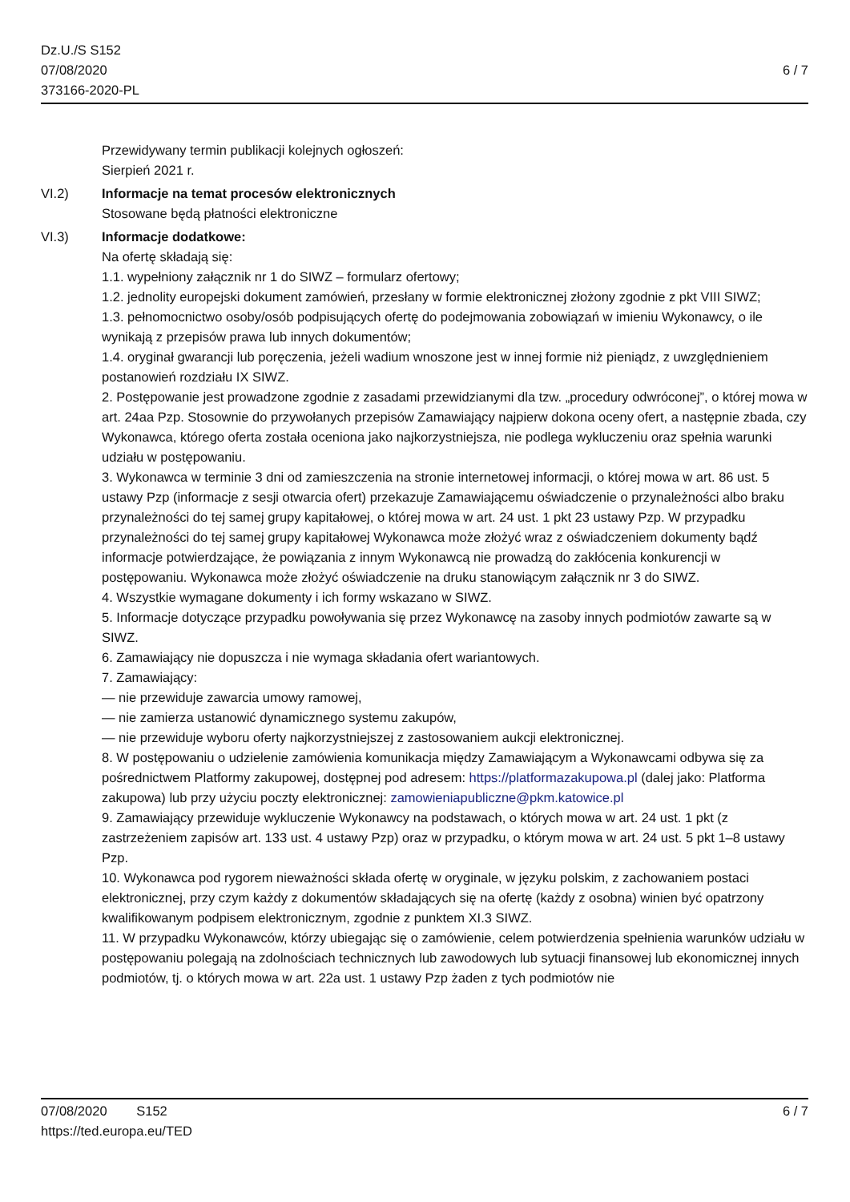Dz.U./S S152
07/08/2020
373166-2020-PL
6 / 7
Przewidywany termin publikacji kolejnych ogłoszeń:
Sierpień 2021 r.
VI.2) Informacje na temat procesów elektronicznych
Stosowane będą płatności elektroniczne
VI.3) Informacje dodatkowe:
Na ofertę składają się:
1.1. wypełniony załącznik nr 1 do SIWZ – formularz ofertowy;
1.2. jednolity europejski dokument zamówień, przesłany w formie elektronicznej złożony zgodnie z pkt VIII SIWZ;
1.3. pełnomocnictwo osoby/osób podpisujących ofertę do podejmowania zobowiązań w imieniu Wykonawcy, o ile wynikają z przepisów prawa lub innych dokumentów;
1.4. oryginał gwarancji lub poręczenia, jeżeli wadium wnoszone jest w innej formie niż pieniądz, z uwzględnieniem postanowień rozdziału IX SIWZ.
2. Postępowanie jest prowadzone zgodnie z zasadami przewidzianymi dla tzw. „procedury odwróconej”, o której mowa w art. 24aa Pzp. Stosownie do przywołanych przepisów Zamawiający najpierw dokona oceny ofert, a następnie zbada, czy Wykonawca, którego oferta została oceniona jako najkorzystniejsza, nie podlega wykluczeniu oraz spełnia warunki udziału w postępowaniu.
3. Wykonawca w terminie 3 dni od zamieszczenia na stronie internetowej informacji, o której mowa w art. 86 ust. 5 ustawy Pzp (informacje z sesji otwarcia ofert) przekazuje Zamawiającemu oświadczenie o przynależności albo braku przynależności do tej samej grupy kapitałowej, o której mowa w art. 24 ust. 1 pkt 23 ustawy Pzp. W przypadku przynależności do tej samej grupy kapitałowej Wykonawca może złożyć wraz z oświadczeniem dokumenty bądź informacje potwierdzające, że powiązania z innym Wykonawcą nie prowadzą do zakłócenia konkurencji w postępowaniu. Wykonawca może złożyć oświadczenie na druku stanowiącym załącznik nr 3 do SIWZ.
4. Wszystkie wymagane dokumenty i ich formy wskazano w SIWZ.
5. Informacje dotyczące przypadku powoływania się przez Wykonawcę na zasoby innych podmiotów zawarte są w SIWZ.
6. Zamawiający nie dopuszcza i nie wymaga składania ofert wariantowych.
7. Zamawiający:
— nie przewiduje zawarcia umowy ramowej,
— nie zamierza ustanowić dynamicznego systemu zakupów,
— nie przewiduje wyboru oferty najkorzystniejszej z zastosowaniem aukcji elektronicznej.
8. W postępowaniu o udzielenie zamówienia komunikacja między Zamawiającym a Wykonawcami odbywa się za pośrednictwem Platformy zakupowej, dostępnej pod adresem: https://platformazakupowa.pl (dalej jako: Platforma zakupowa) lub przy użyciu poczty elektronicznej: zamowieniapubliczne@pkm.katowice.pl
9. Zamawiający przewiduje wykluczenie Wykonawcy na podstawach, o których mowa w art. 24 ust. 1 pkt (z zastrzeżeniem zapisów art. 133 ust. 4 ustawy Pzp) oraz w przypadku, o którym mowa w art. 24 ust. 5 pkt 1–8 ustawy Pzp.
10. Wykonawca pod rygorem nieważności składa ofertę w oryginale, w języku polskim, z zachowaniem postaci elektronicznej, przy czym każdy z dokumentów składających się na ofertę (każdy z osobna) winien być opatrzony kwalifikowanym podpisem elektronicznym, zgodnie z punktem XI.3 SIWZ.
11. W przypadku Wykonawców, którzy ubiegając się o zamówienie, celem potwierdzenia spełnienia warunków udziału w postępowaniu polegają na zdolnościach technicznych lub zawodowych lub sytuacji finansowej lub ekonomicznej innych podmiotów, tj. o których mowa w art. 22a ust. 1 ustawy Pzp żaden z tych podmiotów nie
07/08/2020 S152 6 / 7
https://ted.europa.eu/TED